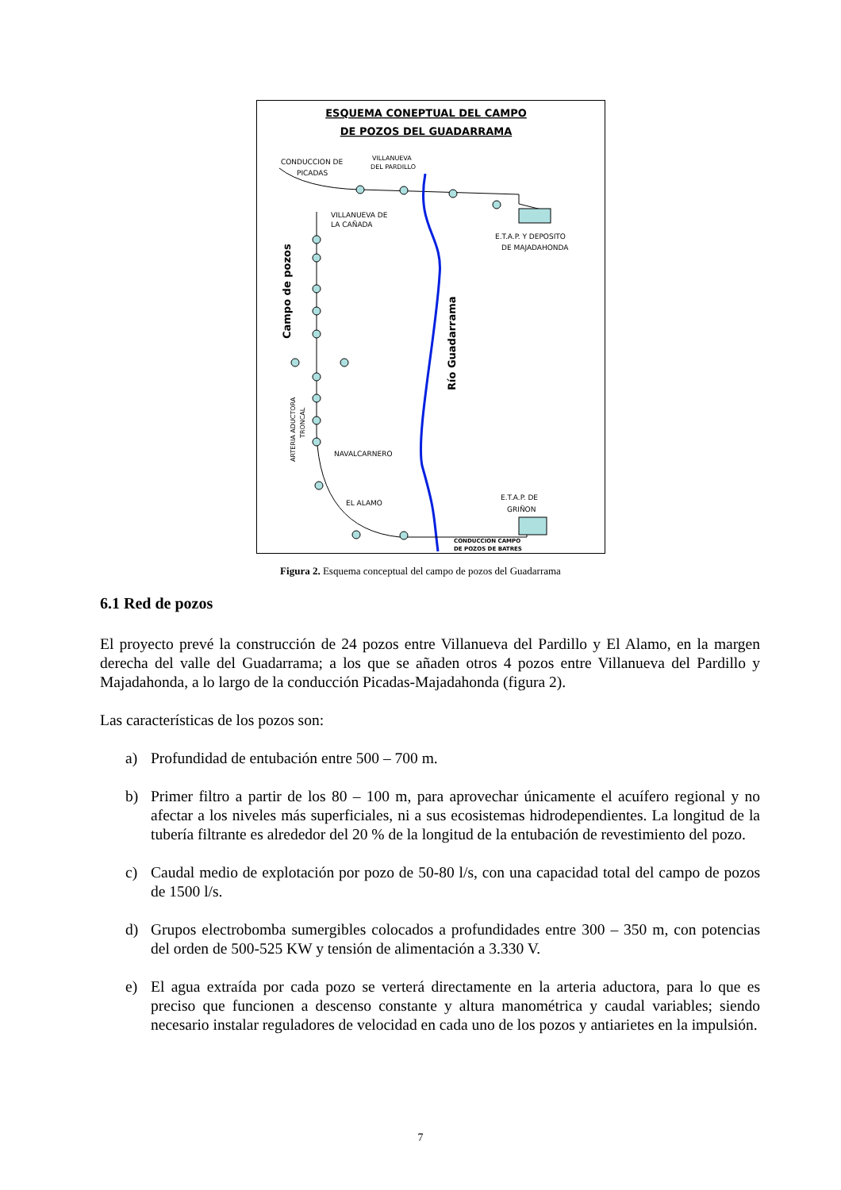ESQUEMA CONEPTUAL DEL CAMPO
DE POZOS DEL GUADARRAMA
CONDUCCION DE
PICADAS
VILLANUEVA
DEL PARDILLO
VILLANUEVA DE
LA CAÑADA
E.T.A.P. Y DEPOSITO
DE MAJADAHONDA
Campo de pozos
Río Guadarrama
ARTERIA ADUCTORA
TRONCAL
NAVALCARNERO
EL ALAMO
E.T.A.P. DE
GRIÑON
CONDUCCION CAMPO
DE POZOS DE BATRES
Figura 2. Esquema conceptual del campo de pozos del Guadarrama
6.1 Red de pozos
El proyecto prevé la construcción de 24 pozos entre Villanueva del Pardillo y El Alamo, en la margen derecha del valle del Guadarrama; a los que se añaden otros 4 pozos entre Villanueva del Pardillo y Majadahonda, a lo largo de la conducción Picadas-Majadahonda (figura 2).
Las características de los pozos son:
a) Profundidad de entubación entre 500 – 700 m.
b) Primer filtro a partir de los 80 – 100 m, para aprovechar únicamente el acuífero regional y no afectar a los niveles más superficiales, ni a sus ecosistemas hidrodependientes. La longitud de la tubería filtrante es alrededor del 20 % de la longitud de la entubación de revestimiento del pozo.
c) Caudal medio de explotación por pozo de 50-80 l/s, con una capacidad total del campo de pozos de 1500 l/s.
d) Grupos electrobomba sumergibles colocados a profundidades entre 300 – 350 m, con potencias del orden de 500-525 KW y tensión de alimentación a 3.330 V.
e) El agua extraída por cada pozo se verterá directamente en la arteria aductora, para lo que es preciso que funcionen a descenso constante y altura manométrica y caudal variables; siendo necesario instalar reguladores de velocidad en cada uno de los pozos y antiarietes en la impulsión.
7